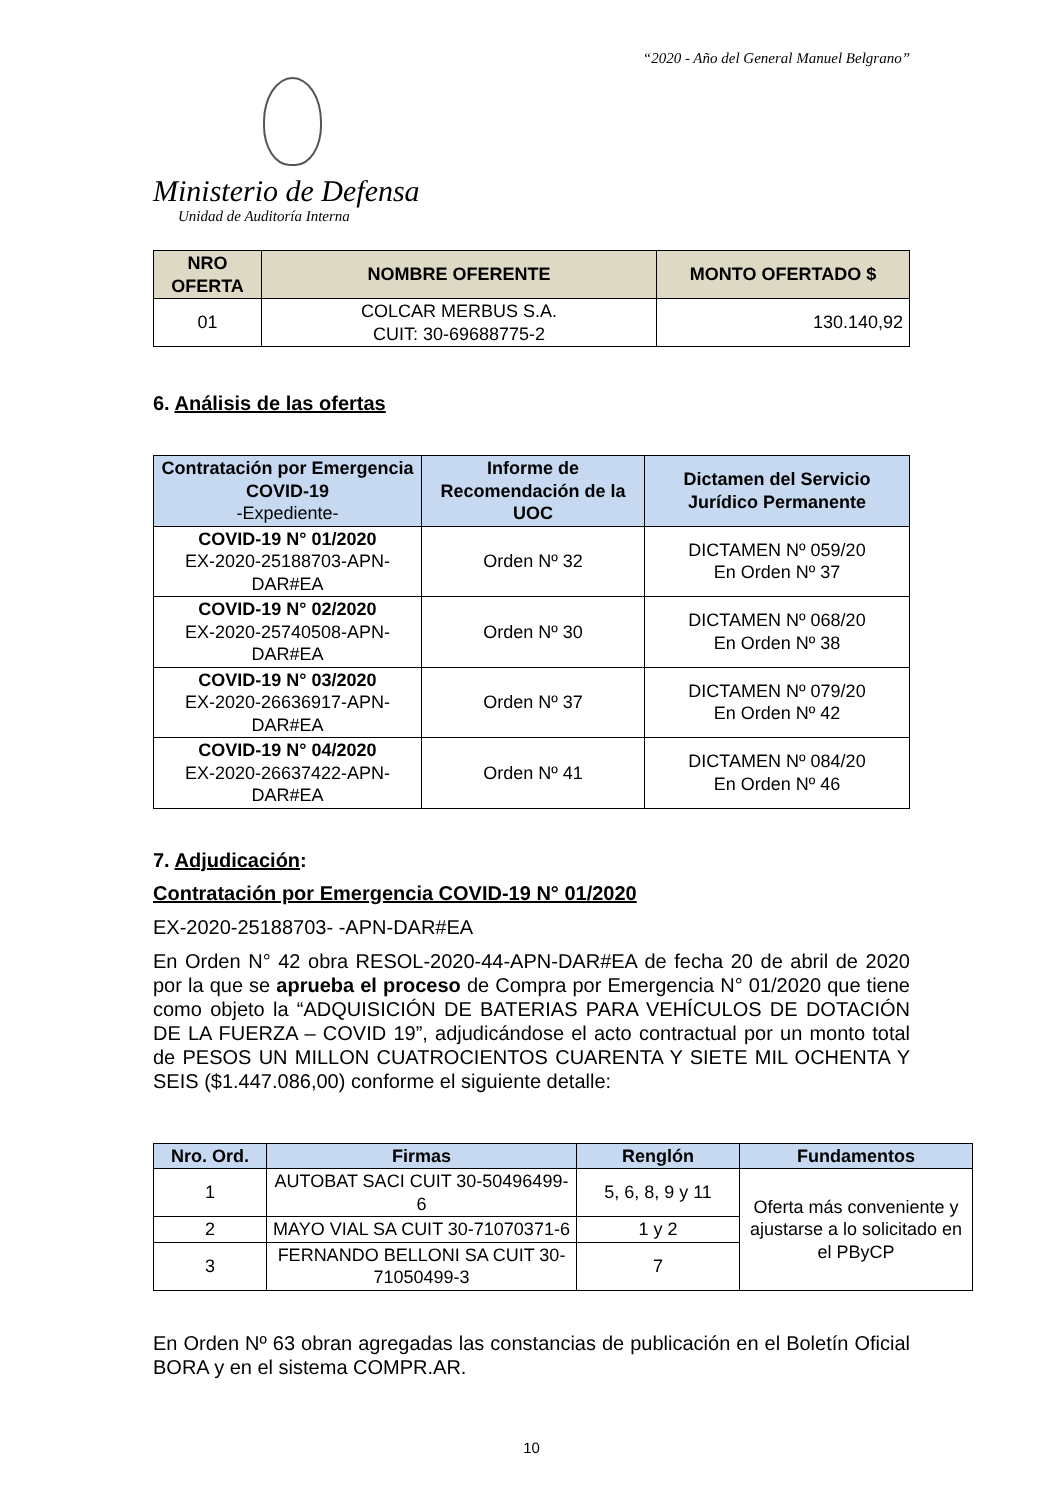“2020 - Año del General Manuel Belgrano”
Ministerio de Defensa
Unidad de Auditoría Interna
| NRO OFERTA | NOMBRE OFERENTE | MONTO OFERTADO $ |
| --- | --- | --- |
| 01 | COLCAR MERBUS S.A. CUIT: 30-69688775-2 | 130.140,92 |
6. Análisis de las ofertas
| Contratación por Emergencia COVID-19 -Expediente- | Informe de Recomendación de la UOC | Dictamen del Servicio Jurídico Permanente |
| --- | --- | --- |
| COVID-19 N° 01/2020 EX-2020-25188703-APN-DAR#EA | Orden Nº 32 | DICTAMEN Nº 059/20 En Orden Nº 37 |
| COVID-19 N° 02/2020 EX-2020-25740508-APN-DAR#EA | Orden Nº 30 | DICTAMEN Nº 068/20 En Orden Nº 38 |
| COVID-19 N° 03/2020 EX-2020-26636917-APN-DAR#EA | Orden Nº 37 | DICTAMEN Nº 079/20 En Orden Nº 42 |
| COVID-19 N° 04/2020 EX-2020-26637422-APN-DAR#EA | Orden Nº 41 | DICTAMEN Nº 084/20 En Orden Nº 46 |
7. Adjudicación:
Contratación por Emergencia COVID-19 N° 01/2020
EX-2020-25188703- -APN-DAR#EA
En Orden N° 42 obra RESOL-2020-44-APN-DAR#EA de fecha 20 de abril de 2020 por la que se aprueba el proceso de Compra por Emergencia N° 01/2020 que tiene como objeto la “ADQUISICIÓN DE BATERIAS PARA VEHÍCULOS DE DOTACIÓN DE LA FUERZA – COVID 19”, adjudicándose el acto contractual por un monto total de PESOS UN MILLON CUATROCIENTOS CUARENTA Y SIETE MIL OCHENTA Y SEIS ($1.447.086,00) conforme el siguiente detalle:
| Nro. Ord. | Firmas | Renglón | Fundamentos |
| --- | --- | --- | --- |
| 1 | AUTOBAT SACI CUIT 30-50496499-6 | 5, 6, 8, 9 y 11 | Oferta más conveniente y ajustarse a lo solicitado en el PByCP |
| 2 | MAYO VIAL SA CUIT 30-71070371-6 | 1 y 2 | |
| 3 | FERNANDO BELLONI SA CUIT 30-71050499-3 | 7 | |
En Orden Nº 63 obran agregadas las constancias de publicación en el Boletín Oficial BORA y en el sistema COMPR.AR.
10